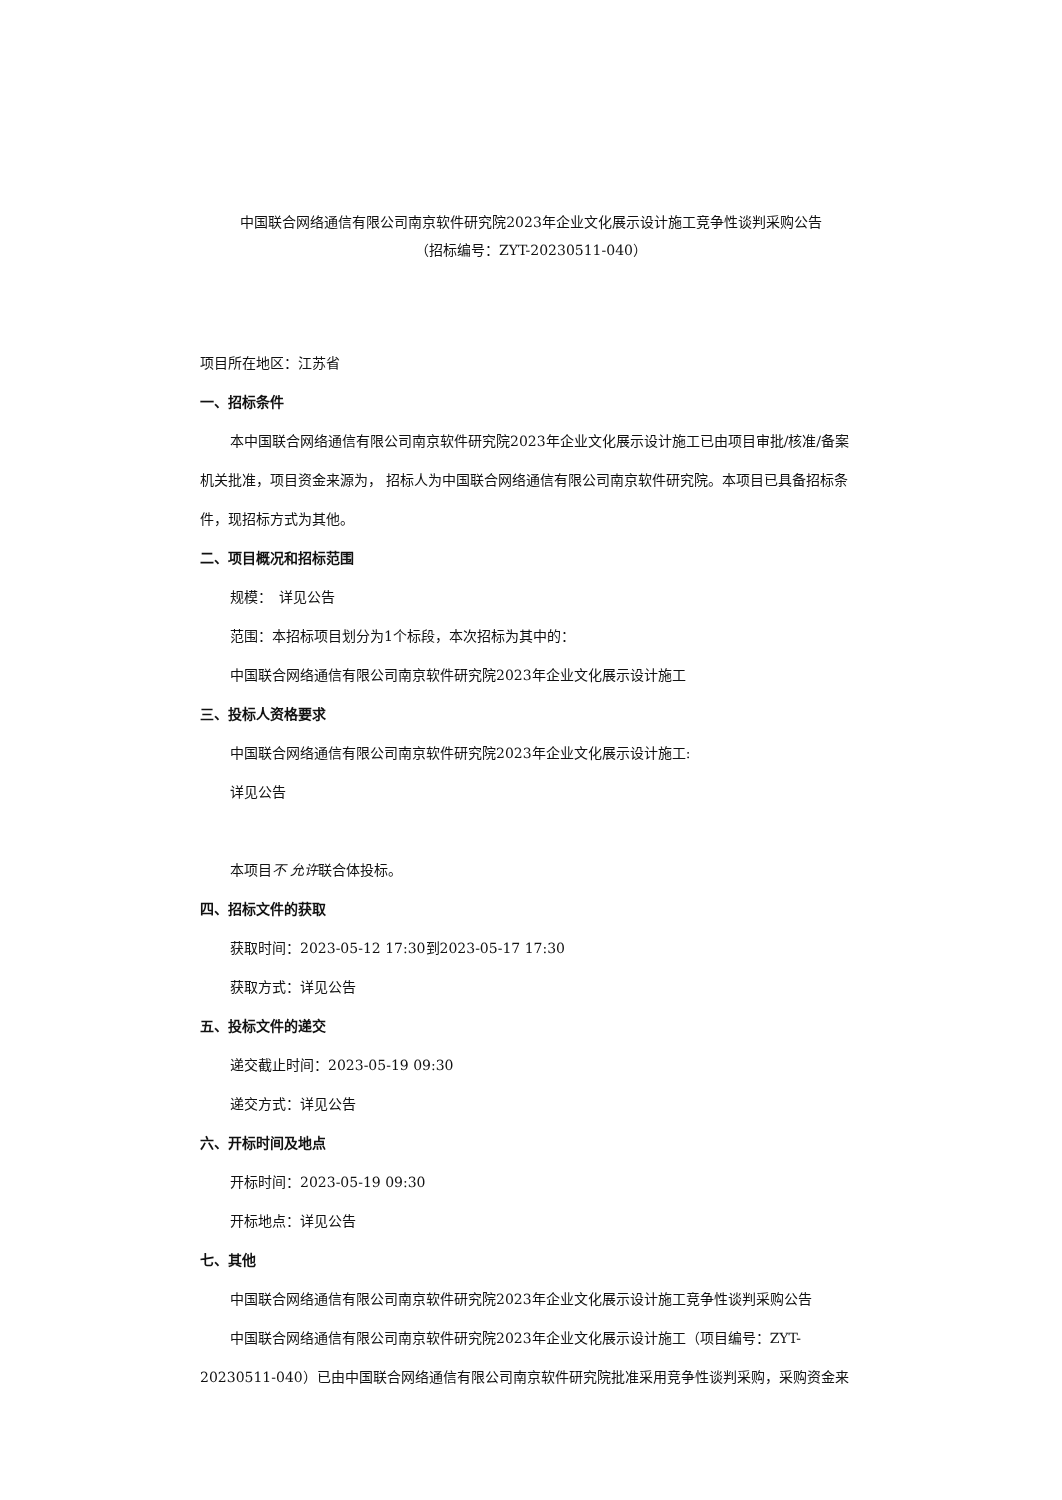中国联合网络通信有限公司南京软件研究院2023年企业文化展示设计施工竞争性谈判采购公告
（招标编号：ZYT-20230511-040）
项目所在地区：江苏省
一、招标条件
本中国联合网络通信有限公司南京软件研究院2023年企业文化展示设计施工已由项目审批/核准/备案机关批准，项目资金来源为， 招标人为中国联合网络通信有限公司南京软件研究院。本项目已具备招标条件，现招标方式为其他。
二、项目概况和招标范围
规模：　详见公告
范围：本招标项目划分为1个标段，本次招标为其中的：
中国联合网络通信有限公司南京软件研究院2023年企业文化展示设计施工
三、投标人资格要求
中国联合网络通信有限公司南京软件研究院2023年企业文化展示设计施工:
详见公告
本项目不 允许联合体投标。
四、招标文件的获取
获取时间：2023-05-12 17:30到2023-05-17 17:30
获取方式：详见公告
五、投标文件的递交
递交截止时间：2023-05-19 09:30
递交方式：详见公告
六、开标时间及地点
开标时间：2023-05-19 09:30
开标地点：详见公告
七、其他
中国联合网络通信有限公司南京软件研究院2023年企业文化展示设计施工竞争性谈判采购公告
中国联合网络通信有限公司南京软件研究院2023年企业文化展示设计施工（项目编号：ZYT-20230511-040）已由中国联合网络通信有限公司南京软件研究院批准采用竞争性谈判采购，采购资金来